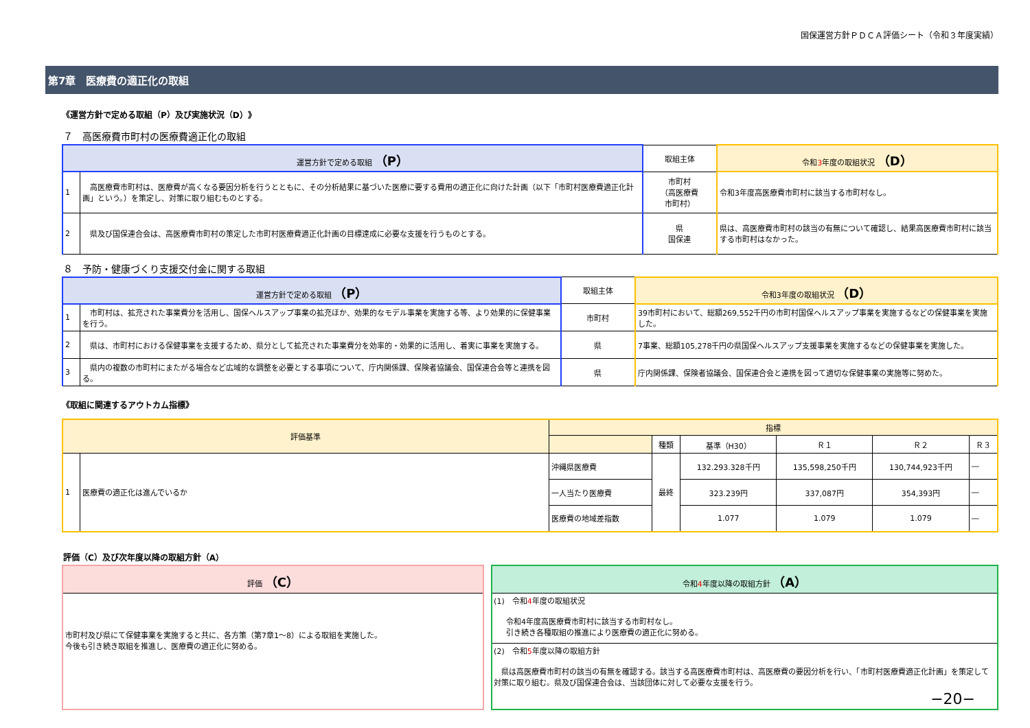国保運営方針ＰＤＣＡ評価シート（令和３年度実績）
第7章　医療費の適正化の取組
《運営方針で定める取組（P）及び実施状況（D）》
７　高医療費市町村の医療費適正化の取組
| 運営方針で定める取組 （P） | | 取組主体 | 令和 3 年度の取組状況 （D） |
| --- | --- | --- | --- |
| 1 | 高医療費市町村は、医療費が高くなる要因分析を行うとともに、その分析結果に基づいた医療に要する費用の適正化に向けた計画（以下「市町村医療費適正化計画」という。）を策定し、対策に取り組むものとする。 | 市町村 （高医療費 市町村） | 令和3年度高医療費市町村に該当する市町村なし。 |
| 2 | 県及び国保連合会は、高医療費市町村の策定した市町村医療費適正化計画の目標達成に必要な支援を行うものとする。 | 県 国保連 | 県は、高医療費市町村の該当の有無について確認し、結果高医療費市町村に該当する市町村はなかった。 |
８　予防・健康づくり支援交付金に関する取組
| 運営方針で定める取組 （P） | | 取組主体 | 令和3年度の取組状況 （D） |
| --- | --- | --- | --- |
| 1 | 市町村は、拡充された事業費分を活用し、国保ヘルスアップ事業の拡充ほか、効果的なモデル事業を実施する等、より効果的に保健事業を行う。 | 市町村 | 39市町村において、総額269,552千円の市町村国保ヘルスアップ事業を実施するなどの保健事業を実施した。 |
| 2 | 県は、市町村における保健事業を支援するため、県分として拡充された事業費分を効率的・効果的に活用し、着実に事業を実施する。 | 県 | 7事業、総額105,278千円の県国保ヘルスアップ支援事業を実施するなどの保健事業を実施した。 |
| 3 | 県内の複数の市町村にまたがる場合など広域的な調整を必要とする事項について、庁内関係課、保険者協議会、国保連合会等と連携を図る。 | 県 | 庁内関係課、保険者協議会、国保連合会と連携を図って適切な保健事業の実施等に努めた。 |
《取組に関連するアウトカム指標》
| 評価基準 | | 指標 | | | | | |
| --- | --- | --- | --- | --- | --- | --- | --- |
| | | | 種類 | 基準（H30） | Ｒ１ | Ｒ２ | Ｒ３ |
| 1 | 医療費の適正化は進んでいるか | 沖縄県医療費 | 最終 | 132.293.328千円 | 135,598,250千円 | 130,744,923千円 | ― |
| | | 一人当たり医療費 | | 323.239円 | 337,087円 | 354,393円 | ― |
| | | 医療費の地域差指数 | | 1.077 | 1.079 | 1.079 | ― |
評価（C）及び次年度以降の取組方針（A）
評価 （C）
市町村及び県にて保健事業を実施すると共に、各方策（第7章1～8）による取組を実施した。
今後も引き続き取組を推進し、医療費の適正化に努める。
令和4年度以降の取組方針 （A）
(1)　令和4年度の取組状況
令和4年度高医療費市町村に該当する市町村なし。
引き続き各種取組の推進により医療費の適正化に努める。
(2)　令和5年度以降の取組方針
　県は高医療費市町村の該当の有無を確認する。該当する高医療費市町村は、高医療費の要因分析を行い、「市町村医療費適正化計画」を策定して対策に取り組む。県及び国保連合会は、当該団体に対して必要な支援を行う。
−20−